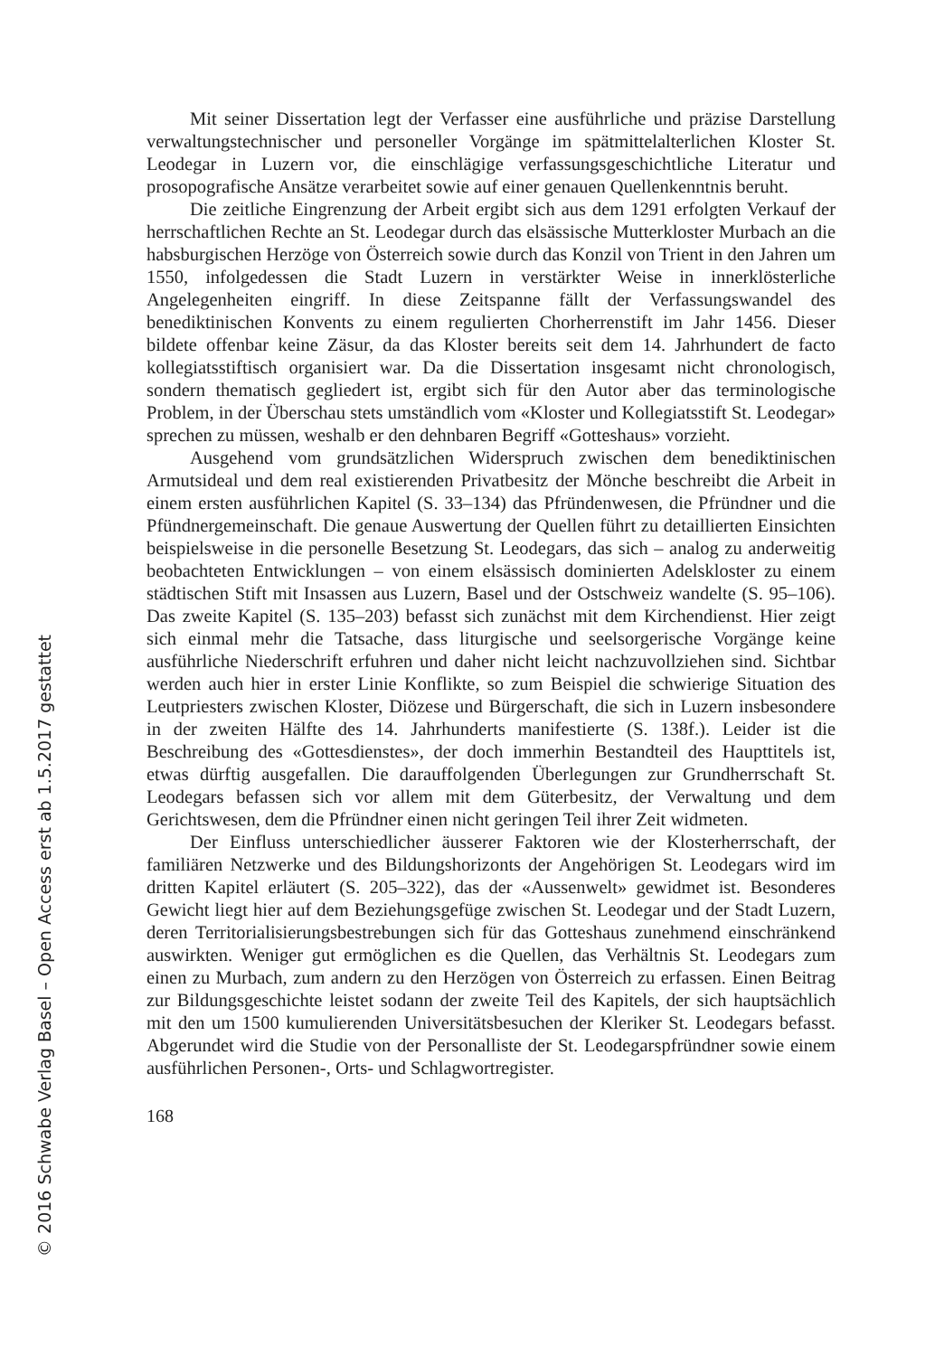Mit seiner Dissertation legt der Verfasser eine ausführliche und präzise Darstellung verwaltungstechnischer und personeller Vorgänge im spätmittelalterlichen Kloster St. Leodegar in Luzern vor, die einschlägige verfassungsgeschichtliche Literatur und prosopografische Ansätze verarbeitet sowie auf einer genauen Quellenkenntnis beruht.
Die zeitliche Eingrenzung der Arbeit ergibt sich aus dem 1291 erfolgten Verkauf der herrschaftlichen Rechte an St. Leodegar durch das elsässische Mutterkloster Murbach an die habsburgischen Herzöge von Österreich sowie durch das Konzil von Trient in den Jahren um 1550, infolgedessen die Stadt Luzern in verstärkter Weise in innerklösterliche Angelegenheiten eingriff. In diese Zeitspanne fällt der Verfassungswandel des benediktinischen Konvents zu einem regulierten Chorherrenstift im Jahr 1456. Dieser bildete offenbar keine Zäsur, da das Kloster bereits seit dem 14. Jahrhundert de facto kollegiatsstiftisch organisiert war. Da die Dissertation insgesamt nicht chronologisch, sondern thematisch gegliedert ist, ergibt sich für den Autor aber das terminologische Problem, in der Überschau stets umständlich vom «Kloster und Kollegiatsstift St. Leodegar» sprechen zu müssen, weshalb er den dehnbaren Begriff «Gotteshaus» vorzieht.
Ausgehend vom grundsätzlichen Widerspruch zwischen dem benediktinischen Armutsideal und dem real existierenden Privatbesitz der Mönche beschreibt die Arbeit in einem ersten ausführlichen Kapitel (S. 33–134) das Pfründenwesen, die Pfründner und die Pfündnergemeinschaft. Die genaue Auswertung der Quellen führt zu detaillierten Einsichten beispielsweise in die personelle Besetzung St. Leodegars, das sich – analog zu anderweitig beobachteten Entwicklungen – von einem elsässisch dominierten Adelskloster zu einem städtischen Stift mit Insassen aus Luzern, Basel und der Ostschweiz wandelte (S. 95–106). Das zweite Kapitel (S. 135–203) befasst sich zunächst mit dem Kirchendienst. Hier zeigt sich einmal mehr die Tatsache, dass liturgische und seelsorgerische Vorgänge keine ausführliche Niederschrift erfuhren und daher nicht leicht nachzuvollziehen sind. Sichtbar werden auch hier in erster Linie Konflikte, so zum Beispiel die schwierige Situation des Leutpriesters zwischen Kloster, Diözese und Bürgerschaft, die sich in Luzern insbesondere in der zweiten Hälfte des 14. Jahrhunderts manifestierte (S. 138f.). Leider ist die Beschreibung des «Gottesdienstes», der doch immerhin Bestandteil des Haupttitels ist, etwas dürftig ausgefallen. Die darauffolgenden Überlegungen zur Grundherrschaft St. Leodegars befassen sich vor allem mit dem Güterbesitz, der Verwaltung und dem Gerichtswesen, dem die Pfründner einen nicht geringen Teil ihrer Zeit widmeten.
Der Einfluss unterschiedlicher äusserer Faktoren wie der Klosterherrschaft, der familiären Netzwerke und des Bildungshorizonts der Angehörigen St. Leodegars wird im dritten Kapitel erläutert (S. 205–322), das der «Aussenwelt» gewidmet ist. Besonderes Gewicht liegt hier auf dem Beziehungsgefüge zwischen St. Leodegar und der Stadt Luzern, deren Territorialisierungsbestrebungen sich für das Gotteshaus zunehmend einschränkend auswirkten. Weniger gut ermöglichen es die Quellen, das Verhältnis St. Leodegars zum einen zu Murbach, zum andern zu den Herzögen von Österreich zu erfassen. Einen Beitrag zur Bildungsgeschichte leistet sodann der zweite Teil des Kapitels, der sich hauptsächlich mit den um 1500 kumulierenden Universitätsbesuchen der Kleriker St. Leodegars befasst. Abgerundet wird die Studie von der Personalliste der St. Leodegarspfründner sowie einem ausführlichen Personen-, Orts- und Schlagwortregister.
168
© 2016 Schwabe Verlag Basel – Open Access erst ab 1.5.2017 gestattet